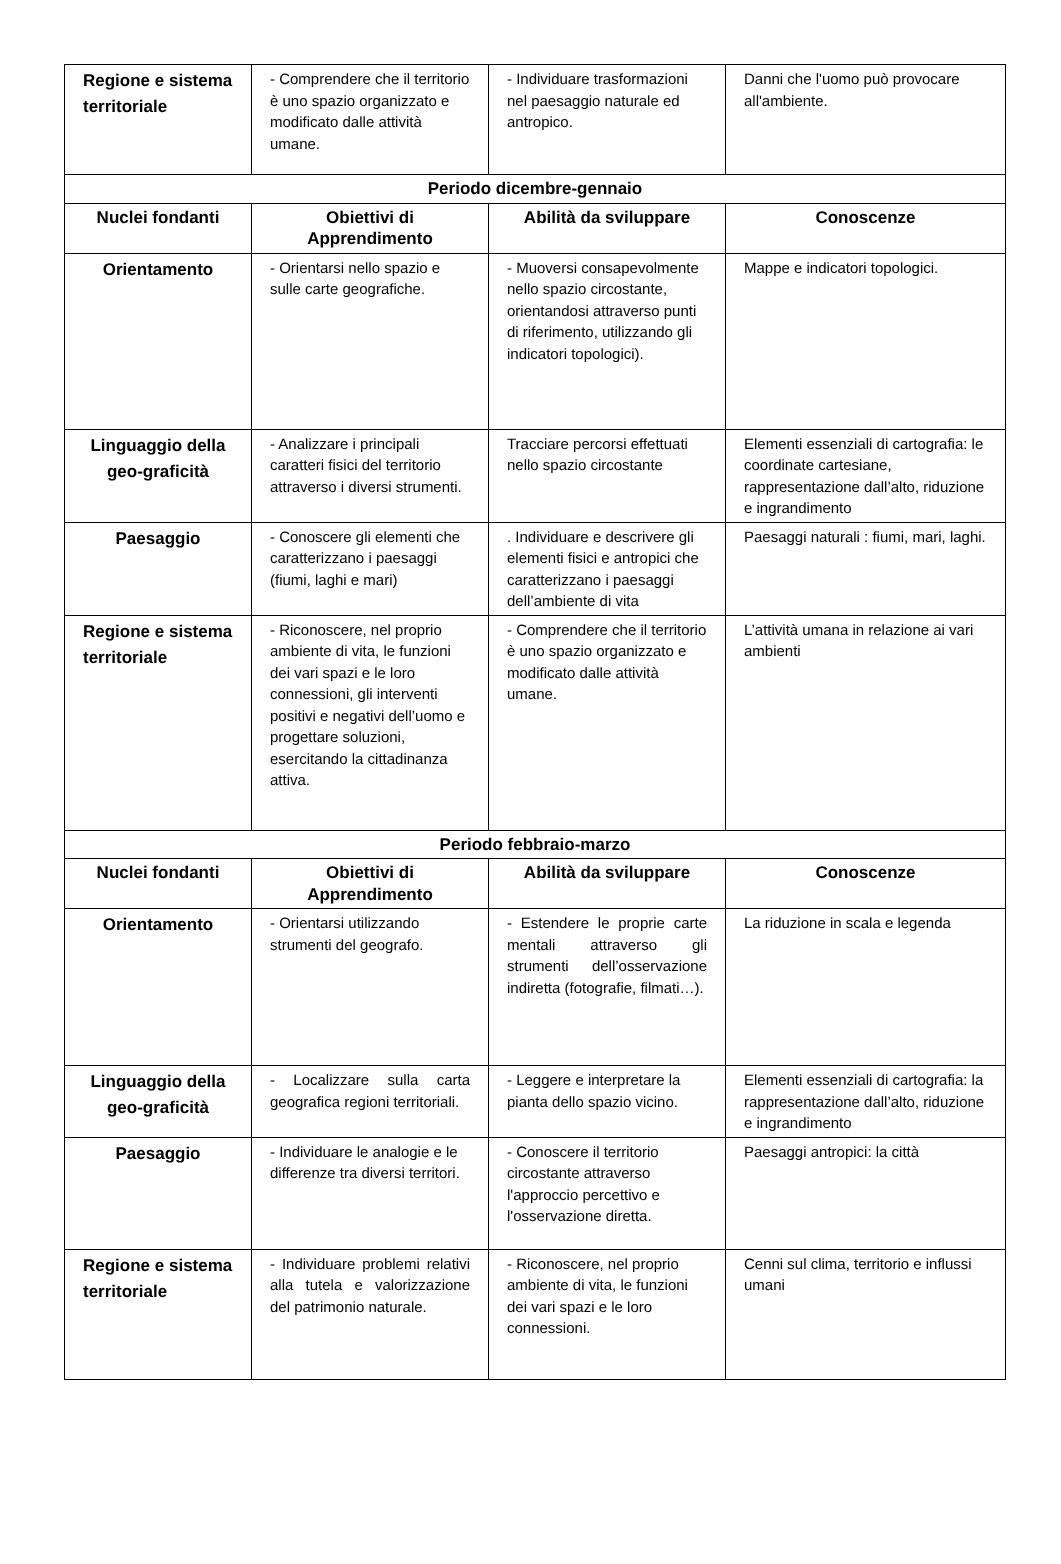| Regione e sistema territoriale | - Comprendere che il territorio è uno spazio organizzato e modificato dalle attività umane. | - Individuare trasformazioni nel paesaggio naturale ed antropico. | Danni che l'uomo può provocare all'ambiente. |
| Periodo dicembre-gennaio | | | |
| Nuclei fondanti | Obiettivi di Apprendimento | Abilità da sviluppare | Conoscenze |
| Orientamento | - Orientarsi nello spazio e sulle carte geografiche. | - Muoversi consapevolmente nello spazio circostante, orientandosi attraverso punti di riferimento, utilizzando gli indicatori topologici). | Mappe e indicatori topologici. |
| Linguaggio della geo-graficità | - Analizzare i principali caratteri fisici del territorio attraverso i diversi strumenti. | Tracciare percorsi effettuati nello spazio circostante | Elementi essenziali di cartografia: le coordinate cartesiane, rappresentazione dall’alto, riduzione e ingrandimento |
| Paesaggio | - Conoscere gli elementi che caratterizzano i paesaggi (fiumi, laghi e mari) | . Individuare e descrivere gli elementi fisici e antropici che caratterizzano i paesaggi dell’ambiente di vita | Paesaggi naturali : fiumi, mari, laghi. |
| Regione e sistema territoriale | - Riconoscere, nel proprio ambiente di vita, le funzioni dei vari spazi e le loro connessioni, gli interventi positivi e negativi dell’uomo e progettare soluzioni, esercitando la cittadinanza attiva. | - Comprendere che il territorio è uno spazio organizzato e modificato dalle attività umane. | L’attività umana in relazione ai vari ambienti |
| Periodo febbraio-marzo | | | |
| Nuclei fondanti | Obiettivi di Apprendimento | Abilità da sviluppare | Conoscenze |
| Orientamento | - Orientarsi utilizzando strumenti del geografo. | - Estendere le proprie carte mentali attraverso gli strumenti dell’osservazione indiretta (fotografie, filmati…). | La riduzione in scala e legenda |
| Linguaggio della geo-graficità | - Localizzare sulla carta geografica regioni territoriali. | - Leggere e interpretare la pianta dello spazio vicino. | Elementi essenziali di cartografia: la rappresentazione dall’alto, riduzione e ingrandimento |
| Paesaggio | - Individuare le analogie e le differenze tra diversi territori. | - Conoscere il territorio circostante attraverso l'approccio percettivo e l'osservazione diretta. | Paesaggi antropici: la città |
| Regione e sistema territoriale | - Individuare problemi relativi alla tutela e valorizzazione del patrimonio naturale. | - Riconoscere, nel proprio ambiente di vita, le funzioni dei vari spazi e le loro connessioni. | Cenni sul clima, territorio e influssi umani |